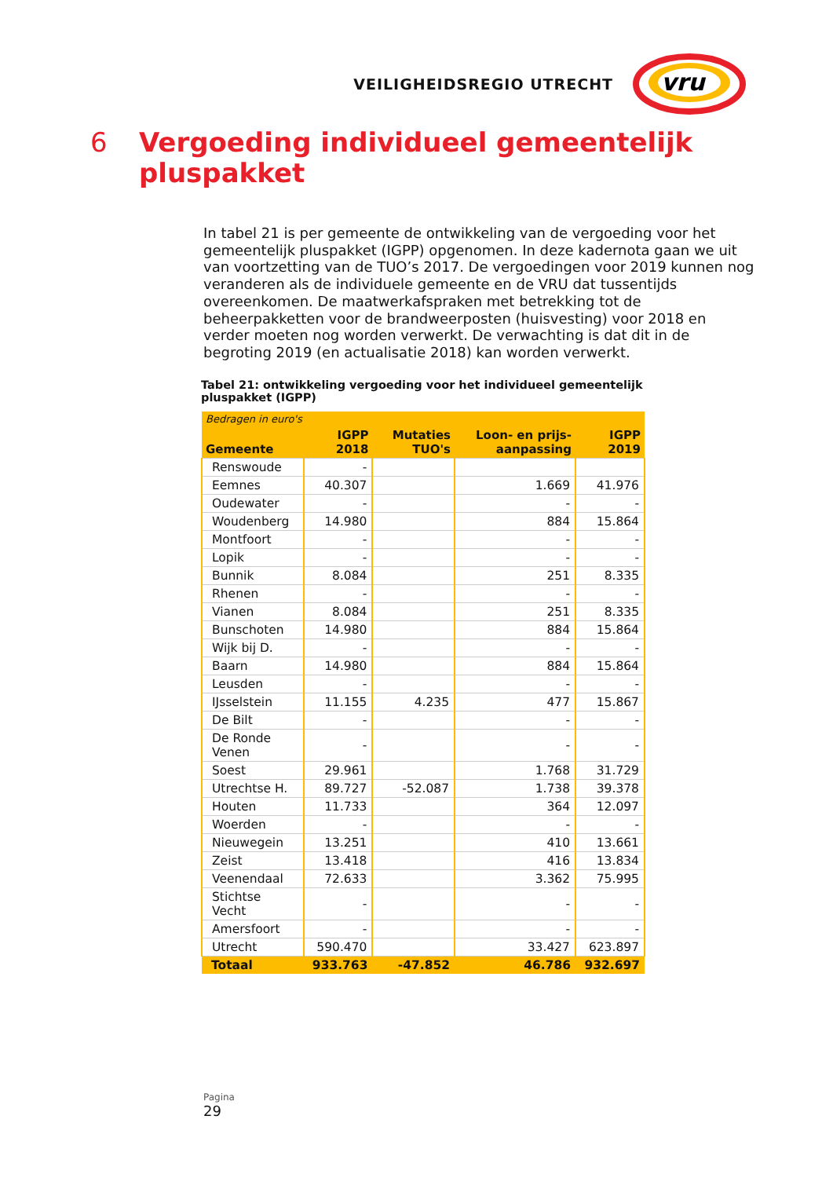VEILIGHEIDSREGIO UTRECHT
vru
6 Vergoeding individueel gemeentelijk pluspakket
In tabel 21 is per gemeente de ontwikkeling van de vergoeding voor het gemeentelijk pluspakket (IGPP) opgenomen. In deze kadernota gaan we uit van voortzetting van de TUO’s 2017. De vergoedingen voor 2019 kunnen nog veranderen als de individuele gemeente en de VRU dat tussentijds overeenkomen. De maatwerkafspraken met betrekking tot de beheerpakketten voor de brandweerposten (huisvesting) voor 2018 en verder moeten nog worden verwerkt. De verwachting is dat dit in de begroting 2019 (en actualisatie 2018) kan worden verwerkt.
Tabel 21: ontwikkeling vergoeding voor het individueel gemeentelijk pluspakket (IGPP)
| Bedragen in euro's | | | | |
| --- | --- | --- | --- | --- |
| Gemeente | IGPP 2018 | Mutaties TUO's | Loon- en prijs- aanpassing | IGPP 2019 |
| Renswoude | - | | | |
| Eemnes | 40.307 | | 1.669 | 41.976 |
| Oudewater | - | | - | - |
| Woudenberg | 14.980 | | 884 | 15.864 |
| Montfoort | - | | - | - |
| Lopik | - | | - | - |
| Bunnik | 8.084 | | 251 | 8.335 |
| Rhenen | - | | - | - |
| Vianen | 8.084 | | 251 | 8.335 |
| Bunschoten | 14.980 | | 884 | 15.864 |
| Wijk bij D. | - | | - | - |
| Baarn | 14.980 | | 884 | 15.864 |
| Leusden | - | | - | - |
| IJsselstein | 11.155 | 4.235 | 477 | 15.867 |
| De Bilt | - | | - | - |
| De Ronde Venen | - | | - | - |
| Soest | 29.961 | | 1.768 | 31.729 |
| Utrechtse H. | 89.727 | -52.087 | 1.738 | 39.378 |
| Houten | 11.733 | | 364 | 12.097 |
| Woerden | - | | - | - |
| Nieuwegein | 13.251 | | 410 | 13.661 |
| Zeist | 13.418 | | 416 | 13.834 |
| Veenendaal | 72.633 | | 3.362 | 75.995 |
| Stichtse Vecht | - | | - | - |
| Amersfoort | - | | - | - |
| Utrecht | 590.470 | | 33.427 | 623.897 |
| Totaal | 933.763 | -47.852 | 46.786 | 932.697 |
Pagina
29